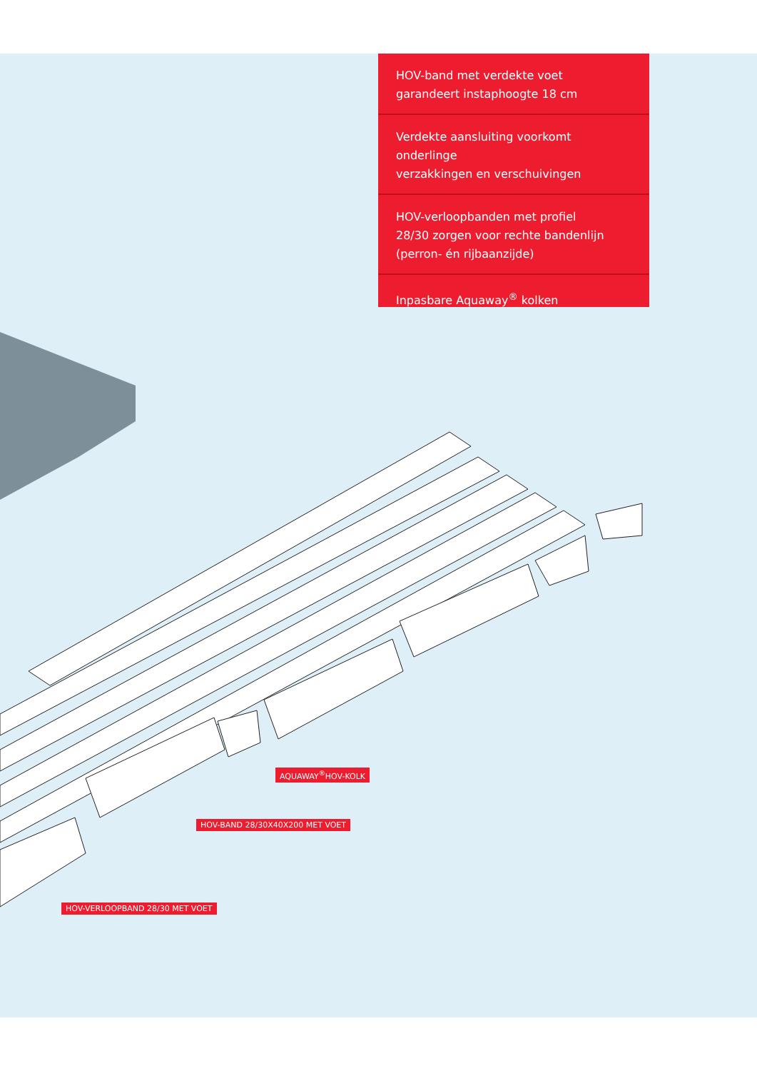HOV-band met verdekte voet
garandeert instaphoogte 18 cm
Verdekte aansluiting voorkomt onderlinge
verzakkingen en verschuivingen
HOV-verloopbanden met profiel
28/30 zorgen voor rechte bandenlijn
(perron- én rijbaanzijde)
Inpasbare Aquaway<sup>®</sup> kolken
AQUAWAY<sup>®</sup>HOV-KOLK
HOV-BAND 28/30X40X200 MET VOET
HOV-VERLOOPBAND 28/30 MET VOET